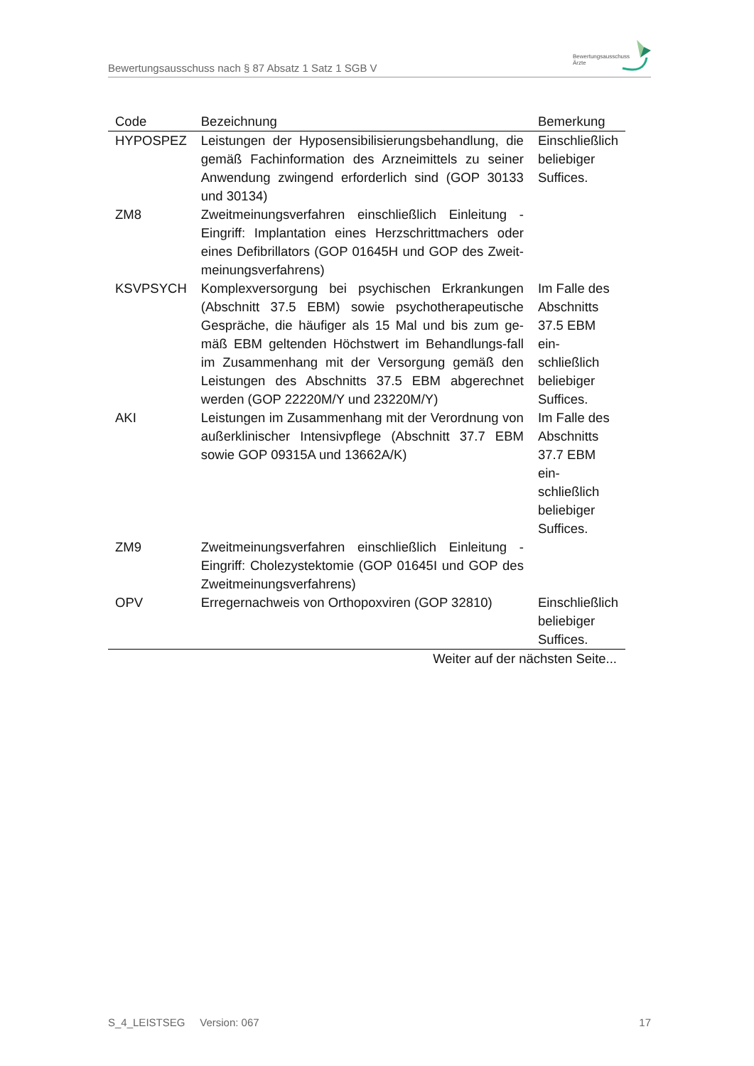Bewertungsausschuss nach § 87 Absatz 1 Satz 1 SGB V
Bewertungsausschuss
Ärzte
| Code | Bezeichnung | Bemerkung |
| --- | --- | --- |
| HYPOSPEZ | Leistungen der Hyposensibilisierungsbehandlung, die gemäß Fachinformation des Arzneimittels zu seiner Anwendung zwingend erforderlich sind (GOP 30133 und 30134) | Einschließlich beliebiger Suffices. |
| ZM8 | Zweitmeinungsverfahren einschließlich Einleitung - Eingriff: Implantation eines Herzschrittmachers oder eines Defibrillators (GOP 01645H und GOP des Zweit-meinungsverfahrens) | |
| KSVPSYCH | Komplexversorgung bei psychischen Erkrankungen (Abschnitt 37.5 EBM) sowie psychotherapeutische Gespräche, die häufiger als 15 Mal und bis zum ge-mäß EBM geltenden Höchstwert im Behandlungs-fall im Zusammenhang mit der Versorgung gemäß den Leistungen des Abschnitts 37.5 EBM abgerechnet werden (GOP 22220M/Y und 23220M/Y) | Im Falle des Abschnitts 37.5 EBM ein-schließlich beliebiger Suffices. |
| AKI | Leistungen im Zusammenhang mit der Verordnung von außerklinischer Intensivpflege (Abschnitt 37.7 EBM sowie GOP 09315A und 13662A/K) | Im Falle des Abschnitts 37.7 EBM ein-schließlich beliebiger Suffices. |
| ZM9 | Zweitmeinungsverfahren einschließlich Einleitung - Eingriff: Cholezystektomie (GOP 01645I und GOP des Zweitmeinungsverfahrens) | |
| OPV | Erregernachweis von Orthopoxviren (GOP 32810) | Einschließlich beliebiger Suffices. |
| Weiter auf der nächsten Seite... | | |
S_4_LEISTSEG Version: 067 17